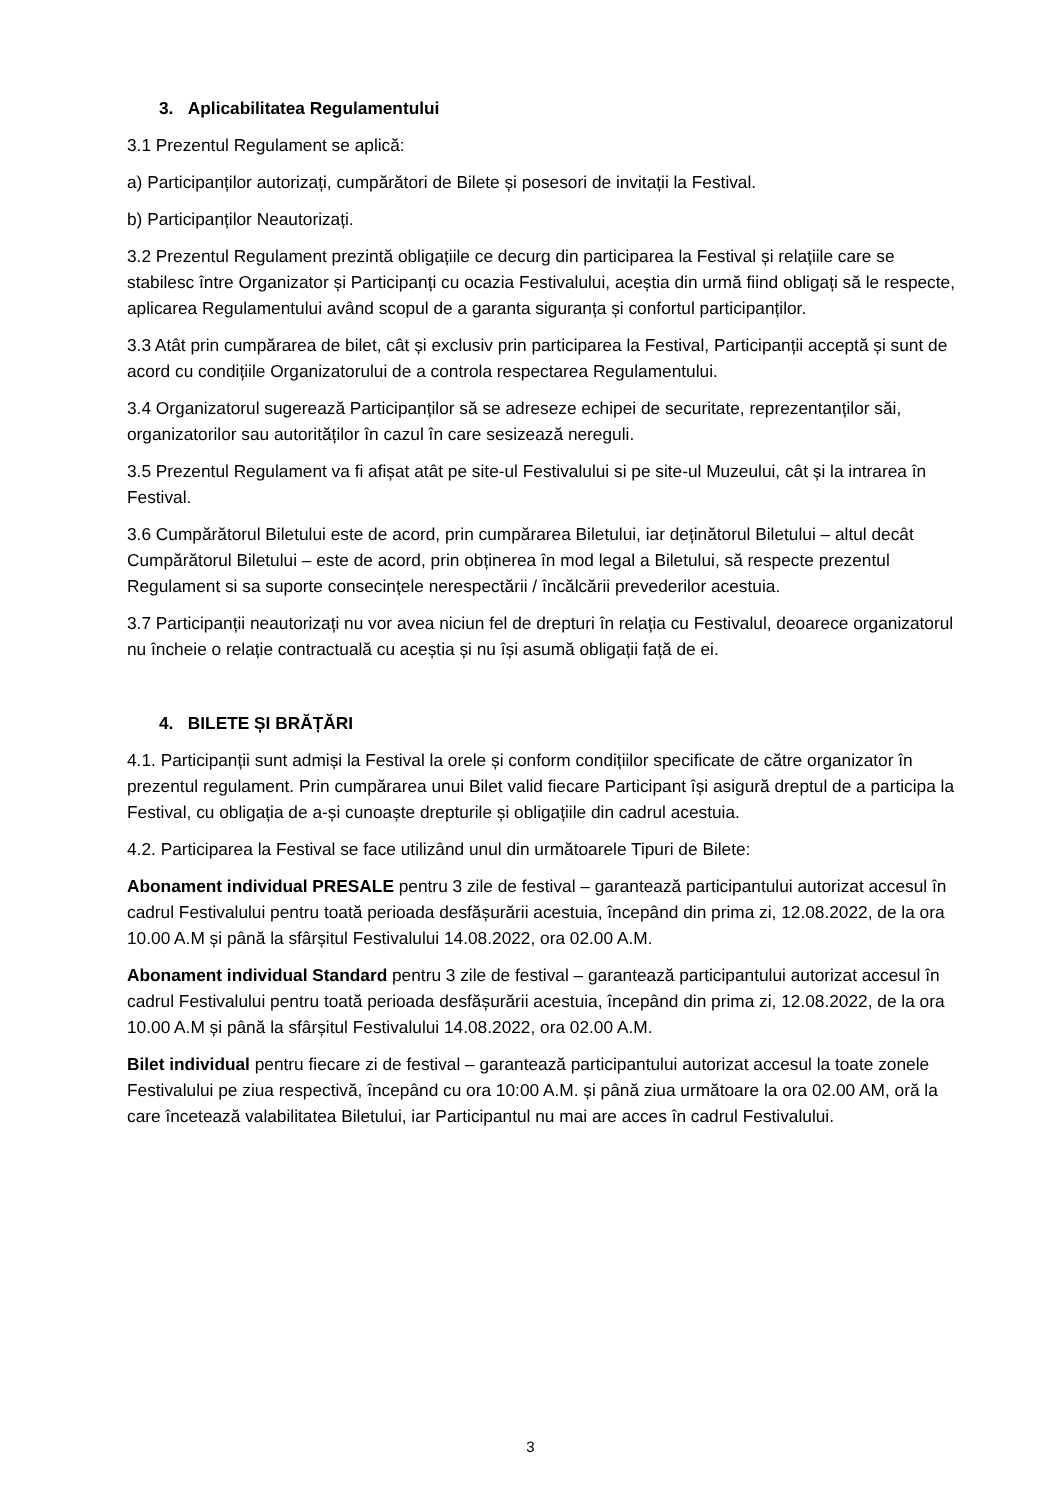3. Aplicabilitatea Regulamentului
3.1 Prezentul Regulament se aplică:
a) Participanților autorizați, cumpărători de Bilete și posesori de invitații la Festival.
b) Participanților Neautorizați.
3.2 Prezentul Regulament prezintă obligațiile ce decurg din participarea la Festival și relațiile care se stabilesc între Organizator și Participanți cu ocazia Festivalului, aceștia din urmă fiind obligați să le respecte, aplicarea Regulamentului având scopul de a garanta siguranța și confortul participanților.
3.3 Atât prin cumpărarea de bilet, cât și exclusiv prin participarea la Festival, Participanții acceptă și sunt de acord cu condițiile Organizatorului de a controla respectarea Regulamentului.
3.4 Organizatorul sugerează Participanților să se adreseze echipei de securitate, reprezentanților săi, organizatorilor sau autorităților în cazul în care sesizează nereguli.
3.5 Prezentul Regulament va fi afișat atât pe site-ul Festivalului si pe site-ul Muzeului, cât și la intrarea în Festival.
3.6 Cumpărătorul Biletului este de acord, prin cumpărarea Biletului, iar deținătorul Biletului – altul decât Cumpărătorul Biletului – este de acord, prin obținerea în mod legal a Biletului, să respecte prezentul Regulament si sa suporte consecințele nerespectării / încălcării prevederilor acestuia.
3.7 Participanții neautorizați nu vor avea niciun fel de drepturi în relația cu Festivalul, deoarece organizatorul nu încheie o relație contractuală cu aceștia și nu își asumă obligații față de ei.
4. BILETE ȘI BRĂȚĂRI
4.1. Participanții sunt admiși la Festival la orele și conform condițiilor specificate de către organizator în prezentul regulament. Prin cumpărarea unui Bilet valid fiecare Participant își asigură dreptul de a participa la Festival, cu obligația de a-și cunoaște drepturile și obligațiile din cadrul acestuia.
4.2. Participarea la Festival se face utilizând unul din următoarele Tipuri de Bilete:
Abonament individual PRESALE pentru 3 zile de festival – garantează participantului autorizat accesul în cadrul Festivalului pentru toată perioada desfășurării acestuia, începând din prima zi, 12.08.2022, de la ora 10.00 A.M și până la sfârșitul Festivalului 14.08.2022, ora 02.00 A.M.
Abonament individual Standard pentru 3 zile de festival – garantează participantului autorizat accesul în cadrul Festivalului pentru toată perioada desfășurării acestuia, începând din prima zi, 12.08.2022, de la ora 10.00 A.M și până la sfârșitul Festivalului 14.08.2022, ora 02.00 A.M.
Bilet individual pentru fiecare zi de festival – garantează participantului autorizat accesul la toate zonele Festivalului pe ziua respectivă, începând cu ora 10:00 A.M. și până ziua următoare la ora 02.00 AM, oră la care încetează valabilitatea Biletului, iar Participantul nu mai are acces în cadrul Festivalului.
3